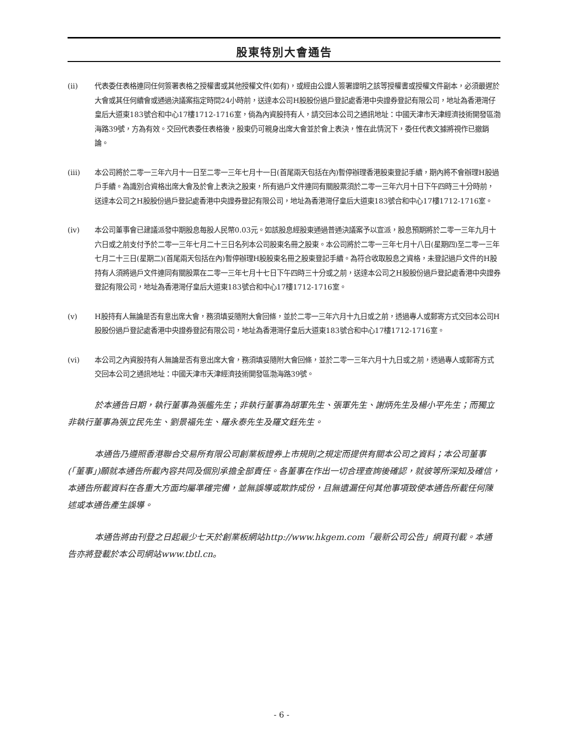股東特別大會通告
(ii) 代表委任表格連同任何簽署表格之授權書或其他授權文件(如有)，或經由公證人簽署證明之該等授權書或授權文件副本，必須最遲於大會或其任何續會或通過決議案指定時間24小時前，送達本公司H股股份過戶登記處香港中央證券登記有限公司，地址為香港灣仔皇后大道東183號合和中心17樓1712-1716室，倘為內資股持有人，請交回本公司之通訊地址：中國天津市天津經濟技術開發區渤海路39號，方為有效。交回代表委任表格後，股東仍可親身出席大會並於會上表決，惟在此情況下，委任代表文據將視作已撤銷論。
(iii) 本公司將於二零一三年六月十一日至二零一三年七月十一日(首尾兩天包括在內)暫停辦理香港股東登記手續，期內將不會辦理H股過戶手續。為識別合資格出席大會及於會上表決之股東，所有過戶文件連同有關股票須於二零一三年六月十日下午四時三十分時前，送達本公司之H股股份過戶登記處香港中央證券登記有限公司，地址為香港灣仔皇后大道東183號合和中心17樓1712-1716室。
(iv) 本公司董事會已建議派發中期股息每股人民幣0.03元。如該股息經股東通過普通決議案予以宣派，股息預期將於二零一三年九月十六日或之前支付予於二零一三年七月二十三日名列本公司股東名冊之股東。本公司將於二零一三年七月十八日(星期四)至二零一三年七月二十三日(星期二)(首尾兩天包括在內)暫停辦理H股股東名冊之股東登記手續。為符合收取股息之資格，未登記過戶文件的H股持有人須將過戶文件連同有關股票在二零一三年七月十七日下午四時三十分或之前，送達本公司之H股股份過戶登記處香港中央證券登記有限公司，地址為香港灣仔皇后大道東183號合和中心17樓1712-1716室。
(v) H股持有人無論是否有意出席大會，務須填妥隨附大會回條，並於二零一三年六月十九日或之前，透過專人或郵寄方式交回本公司H股股份過戶登記處香港中央證券登記有限公司，地址為香港灣仔皇后大道東183號合和中心17樓1712-1716室。
(vi) 本公司之內資股持有人無論是否有意出席大會，務須填妥隨附大會回條，並於二零一三年六月十九日或之前，透過專人或郵寄方式交回本公司之通訊地址：中國天津市天津經濟技術開發區渤海路39號。
於本通告日期，執行董事為張艦先生；非執行董事為胡軍先生、張軍先生、謝炳先生及楊小平先生；而獨立非執行董事為張立民先生、劉景福先生、羅永泰先生及羅文鈺先生。
本通告乃遵照香港聯合交易所有限公司創業板證券上市規則之規定而提供有關本公司之資料；本公司董事(「董事」)願就本通告所載內容共同及個別承擔全部責任。各董事在作出一切合理查詢後確認，就彼等所深知及確信，本通告所載資料在各重大方面均屬準確完備，並無誤導或欺詐成份，且無遺漏任何其他事項致使本通告所載任何陳述或本通告產生誤導。
本通告將由刊登之日起最少七天於創業板網站http://www.hkgem.com「最新公司公告」網頁刊載。本通告亦將登載於本公司網站www.tbtl.cn。
- 6 -